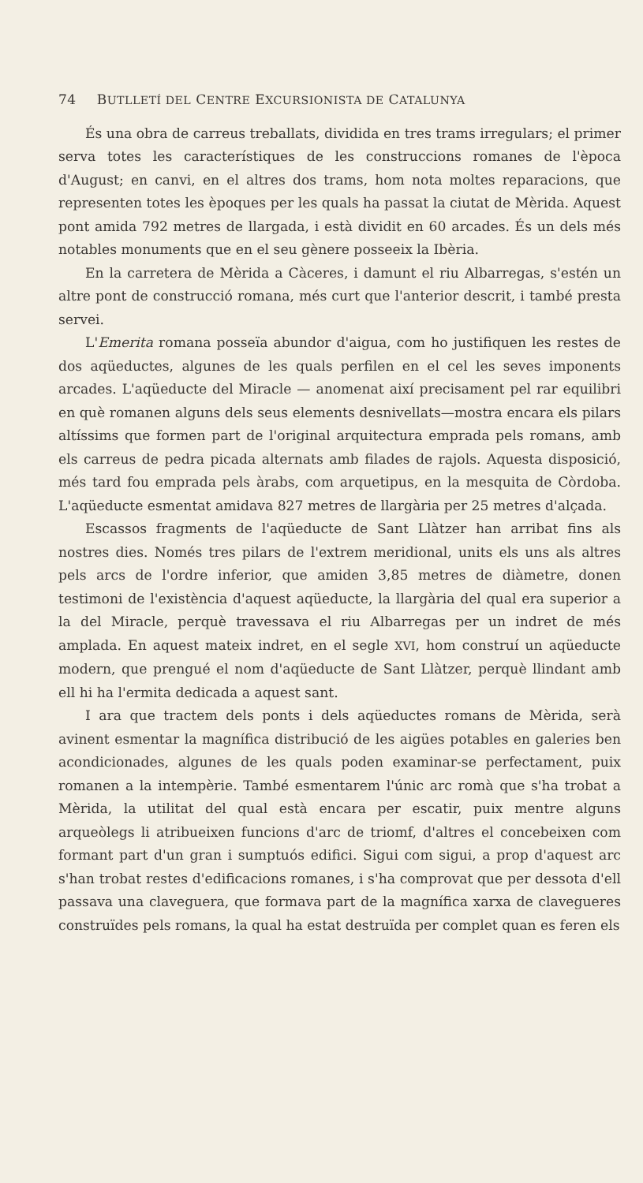74 BUTLLETÍ DEL CENTRE EXCURSIONISTA DE CATALUNYA
És una obra de carreus treballats, dividida en tres trams irregulars; el primer serva totes les característiques de les construccions romanes de l'època d'August; en canvi, en el altres dos trams, hom nota moltes reparacions, que representen totes les èpoques per les quals ha passat la ciutat de Mèrida. Aquest pont amida 792 metres de llargada, i està dividit en 60 arcades. És un dels més notables monuments que en el seu gènere posseeix la Ibèria.
En la carretera de Mèrida a Càceres, i damunt el riu Albarregas, s'estén un altre pont de construcció romana, més curt que l'anterior descrit, i també presta servei.
L'Emerita romana posseïa abundor d'aigua, com ho justifiquen les restes de dos aqüeductes, algunes de les quals perfilen en el cel les seves imponents arcades. L'aqüeducte del Miracle — anomenat així precisament pel rar equilibri en què romanen alguns dels seus elements desnivellats—mostra encara els pilars altíssims que formen part de l'original arquitectura emprada pels romans, amb els carreus de pedra picada alternats amb filades de rajols. Aquesta disposició, més tard fou emprada pels àrabs, com arquetipus, en la mesquita de Còrdoba. L'aqüeducte esmentat amidava 827 metres de llargària per 25 metres d'alçada.
Escassos fragments de l'aqüeducte de Sant Llàtzer han arribat fins als nostres dies. Només tres pilars de l'extrem meridional, units els uns als altres pels arcs de l'ordre inferior, que amiden 3,85 metres de diàmetre, donen testimoni de l'existència d'aquest aqüeducte, la llargària del qual era superior a la del Miracle, perquè travessava el riu Albarregas per un indret de més amplada. En aquest mateix indret, en el segle XVI, hom construí un aqüeducte modern, que prengué el nom d'aqüeducte de Sant Llàtzer, perquè llindant amb ell hi ha l'ermita dedicada a aquest sant.
I ara que tractem dels ponts i dels aqüeductes romans de Mèrida, serà avinent esmentar la magnífica distribució de les aigües potables en galeries ben acondicionades, algunes de les quals poden examinar-se perfectament, puix romanen a la intempèrie. També esmentarem l'únic arc romà que s'ha trobat a Mèrida, la utilitat del qual està encara per escatir, puix mentre alguns arqueòlegs li atribueixen funcions d'arc de triomf, d'altres el concebeixen com formant part d'un gran i sumptuós edifici. Sigui com sigui, a prop d'aquest arc s'han trobat restes d'edificacions romanes, i s'ha comprovat que per dessota d'ell passava una claveguera, que formava part de la magnífica xarxa de clavegueres construïdes pels romans, la qual ha estat destruïda per complet quan es feren els